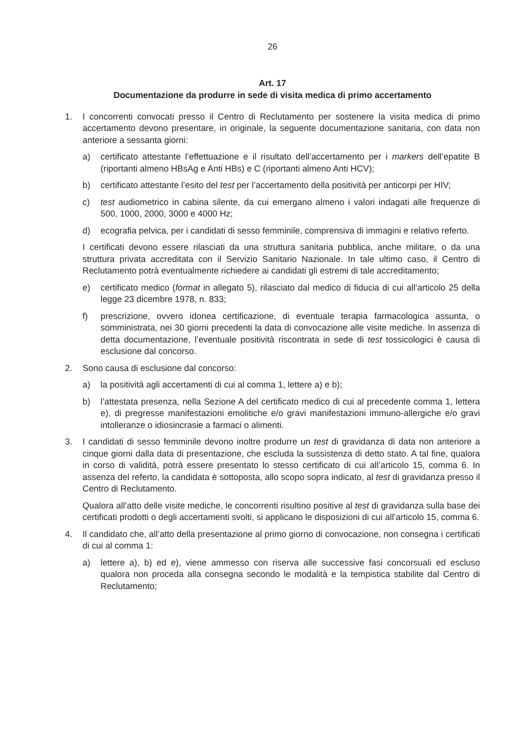26
Art. 17
Documentazione da produrre in sede di visita medica di primo accertamento
1. I concorrenti convocati presso il Centro di Reclutamento per sostenere la visita medica di primo accertamento devono presentare, in originale, la seguente documentazione sanitaria, con data non anteriore a sessanta giorni:
a) certificato attestante l’effettuazione e il risultato dell’accertamento per i markers dell’epatite B (riportanti almeno HBsAg e Anti HBs) e C (riportanti almeno Anti HCV);
b) certificato attestante l’esito del test per l’accertamento della positività per anticorpi per HIV;
c) test audiometrico in cabina silente, da cui emergano almeno i valori indagati alle frequenze di 500, 1000, 2000, 3000 e 4000 Hz;
d) ecografia pelvica, per i candidati di sesso femminile, comprensiva di immagini e relativo referto.
I certificati devono essere rilasciati da una struttura sanitaria pubblica, anche militare, o da una struttura privata accreditata con il Servizio Sanitario Nazionale. In tale ultimo caso, il Centro di Reclutamento potrà eventualmente richiedere ai candidati gli estremi di tale accreditamento;
e) certificato medico (format in allegato 5), rilasciato dal medico di fiducia di cui all’articolo 25 della legge 23 dicembre 1978, n. 833;
f) prescrizione, ovvero idonea certificazione, di eventuale terapia farmacologica assunta, o somministrata, nei 30 giorni precedenti la data di convocazione alle visite mediche. In assenza di detta documentazione, l’eventuale positività riscontrata in sede di test tossicologici è causa di esclusione dal concorso.
2. Sono causa di esclusione dal concorso:
a) la positività agli accertamenti di cui al comma 1, lettere a) e b);
b) l’attestata presenza, nella Sezione A del certificato medico di cui al precedente comma 1, lettera e), di pregresse manifestazioni emolitiche e/o gravi manifestazioni immuno-allergiche e/o gravi intolleranze o idiosincrasie a farmaci o alimenti.
3. I candidati di sesso femminile devono inoltre produrre un test di gravidanza di data non anteriore a cinque giorni dalla data di presentazione, che escluda la sussistenza di detto stato. A tal fine, qualora in corso di validità, potrà essere presentato lo stesso certificato di cui all’articolo 15, comma 6. In assenza del referto, la candidata è sottoposta, allo scopo sopra indicato, al test di gravidanza presso il Centro di Reclutamento.
Qualora all’atto delle visite mediche, le concorrenti risultino positive al test di gravidanza sulla base dei certificati prodotti o degli accertamenti svolti, si applicano le disposizioni di cui all’articolo 15, comma 6.
4. Il candidato che, all’atto della presentazione al primo giorno di convocazione, non consegna i certificati di cui al comma 1:
a) lettere a), b) ed e), viene ammesso con riserva alle successive fasi concorsuali ed escluso qualora non proceda alla consegna secondo le modalità e la tempistica stabilite dal Centro di Reclutamento;